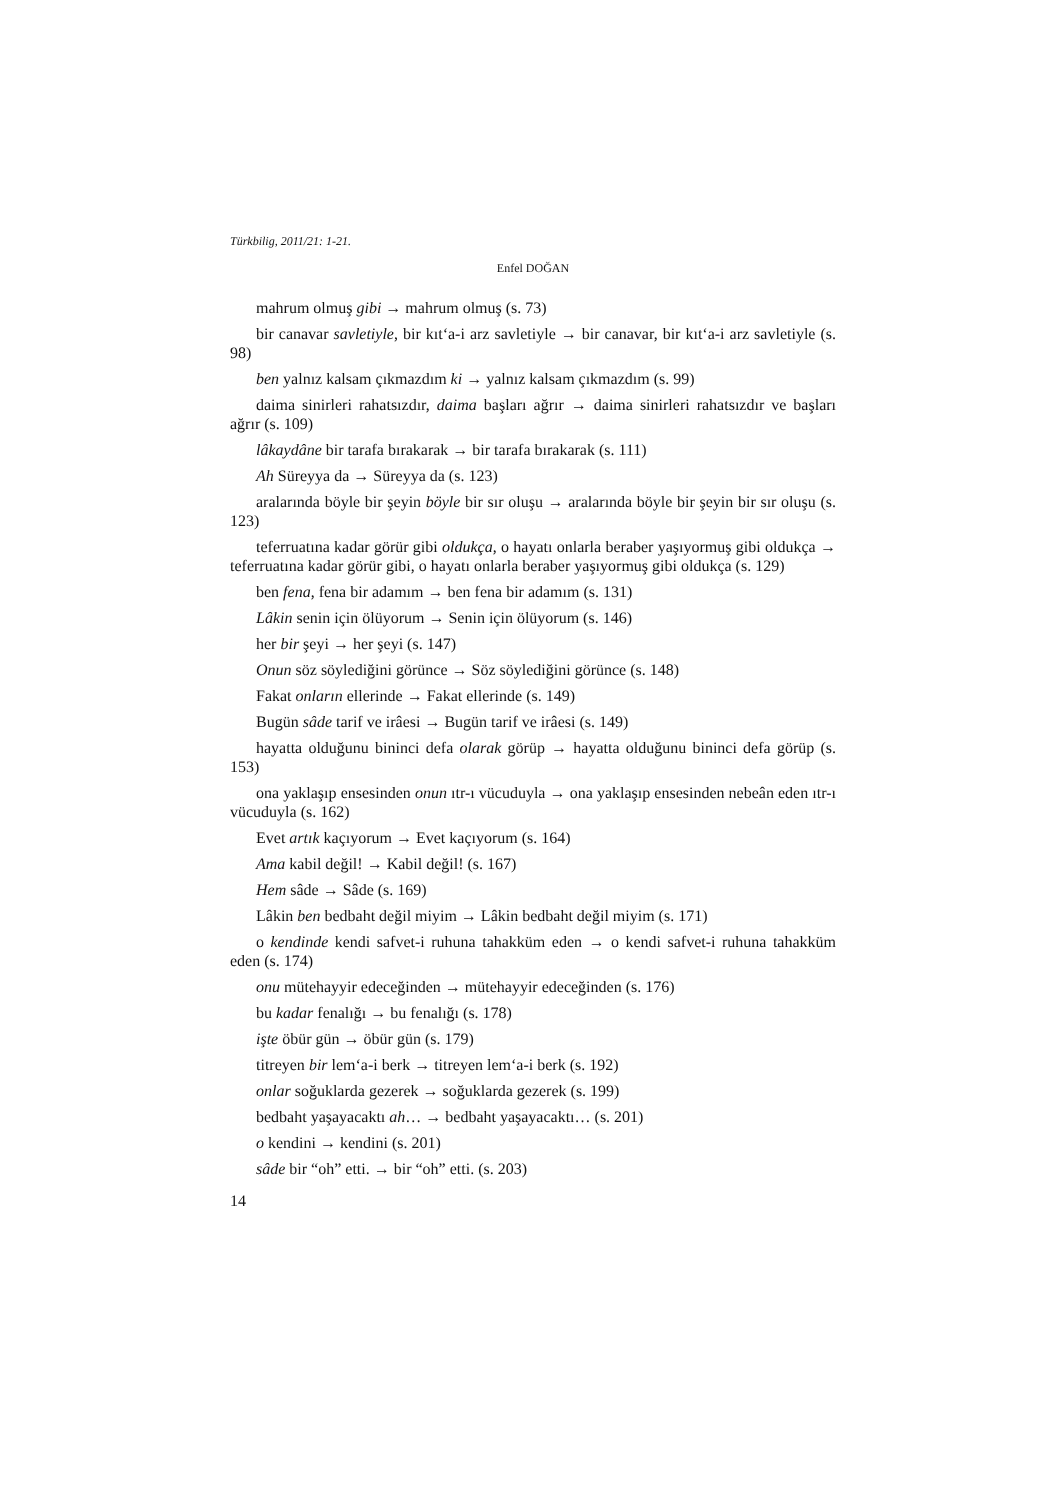Türkbilig, 2011/21: 1-21.
Enfel DOĞAN
mahrum olmuş gibi → mahrum olmuş (s. 73)
bir canavar savletiyle, bir kıt‘a-i arz savletiyle → bir canavar, bir kıt‘a-i arz savletiyle (s. 98)
ben yalnız kalsam çıkmazdım ki → yalnız kalsam çıkmazdım (s. 99)
daima sinirleri rahatsızdır, daima başları ağrır → daima sinirleri rahatsızdır ve başları ağrır (s. 109)
lâkaydâne bir tarafa bırakarak → bir tarafa bırakarak (s. 111)
Ah Süreyya da → Süreyya da (s. 123)
aralarında böyle bir şeyin böyle bir sır oluşu → aralarında böyle bir şeyin bir sır oluşu (s. 123)
teferruatına kadar görür gibi oldukça, o hayatı onlarla beraber yaşıyormuş gibi oldukça → teferruatına kadar görür gibi, o hayatı onlarla beraber yaşıyormuş gibi oldukça (s. 129)
ben fena, fena bir adamım → ben fena bir adamım (s. 131)
Lâkin senin için ölüyorum → Senin için ölüyorum (s. 146)
her bir şeyi → her şeyi (s. 147)
Onun söz söylediğini görünce → Söz söylediğini görünce (s. 148)
Fakat onların ellerinde → Fakat ellerinde (s. 149)
Bugün sâde tarif ve irâesi → Bugün tarif ve irâesi (s. 149)
hayatta olduğunu bininci defa olarak görüp → hayatta olduğunu bininci defa görüp (s. 153)
ona yaklaşıp ensesinden onun ıtr-ı vücuduyla → ona yaklaşıp ensesinden nebeân eden ıtr-ı vücuduyla (s. 162)
Evet artık kaçıyorum → Evet kaçıyorum (s. 164)
Ama kabil değil! → Kabil değil! (s. 167)
Hem sâde → Sâde (s. 169)
Lâkin ben bedbaht değil miyim → Lâkin bedbaht değil miyim (s. 171)
o kendinde kendi safvet-i ruhuna tahakküm eden → o kendi safvet-i ruhuna tahakküm eden (s. 174)
onu mütehayyir edeceğinden → mütehayyir edeceğinden (s. 176)
bu kadar fenalığı → bu fenalığı (s. 178)
işte öbür gün → öbür gün (s. 179)
titreyen bir lem‘a-i berk → titreyen lem‘a-i berk (s. 192)
onlar soğuklarda gezerek → soğuklarda gezerek (s. 199)
bedbaht yaşayacaktı ah… → bedbaht yaşayacaktı… (s. 201)
o kendini → kendini (s. 201)
sâde bir “oh” etti. → bir “oh” etti. (s. 203)
14